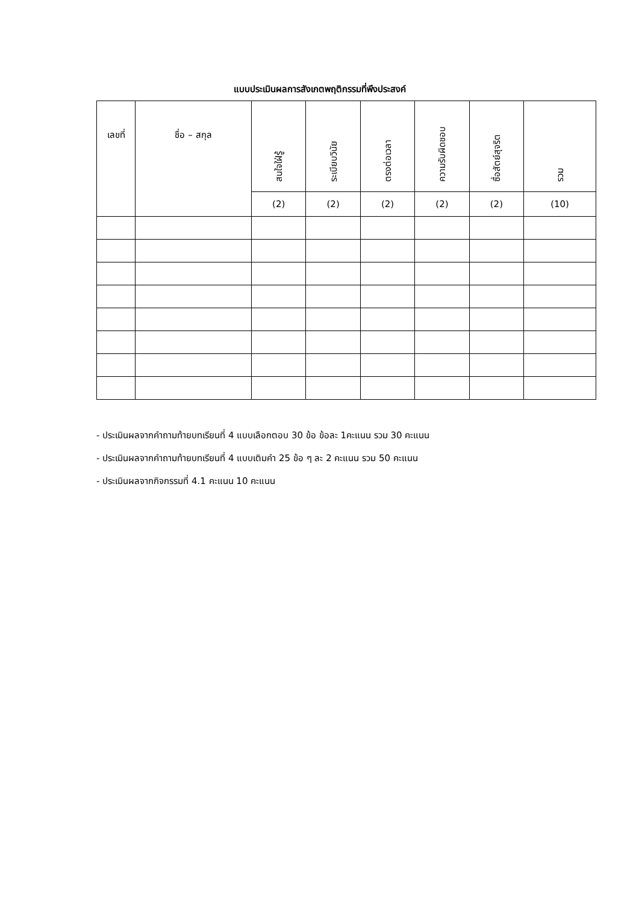แบบประเมินผลการสังเกตพฤติกรรมที่พึงประสงค์
| เลขที่ | ชื่อ – สกุล | สนใจใฝ่รู้ | ระเบียบวินัย | ตรงต่อเวลา | ความรับผิดชอบ | ซื่อสัตย์สุจริต | รวม |
| --- | --- | --- | --- | --- | --- | --- | --- |
| | | (2) | (2) | (2) | (2) | (2) | (10) |
- ประเมินผลจากคำถามท้ายบทเรียนที่ 4 แบบเลือกตอบ 30 ข้อ ข้อละ 1คะแนน รวม 30 คะแนน
- ประเมินผลจากคำถามท้ายบทเรียนที่ 4 แบบเติมคำ 25 ข้อ ๆ ละ 2 คะแนน รวม 50 คะแนน
- ประเมินผลจากกิจกรรมที่ 4.1 คะแนน 10 คะแนน